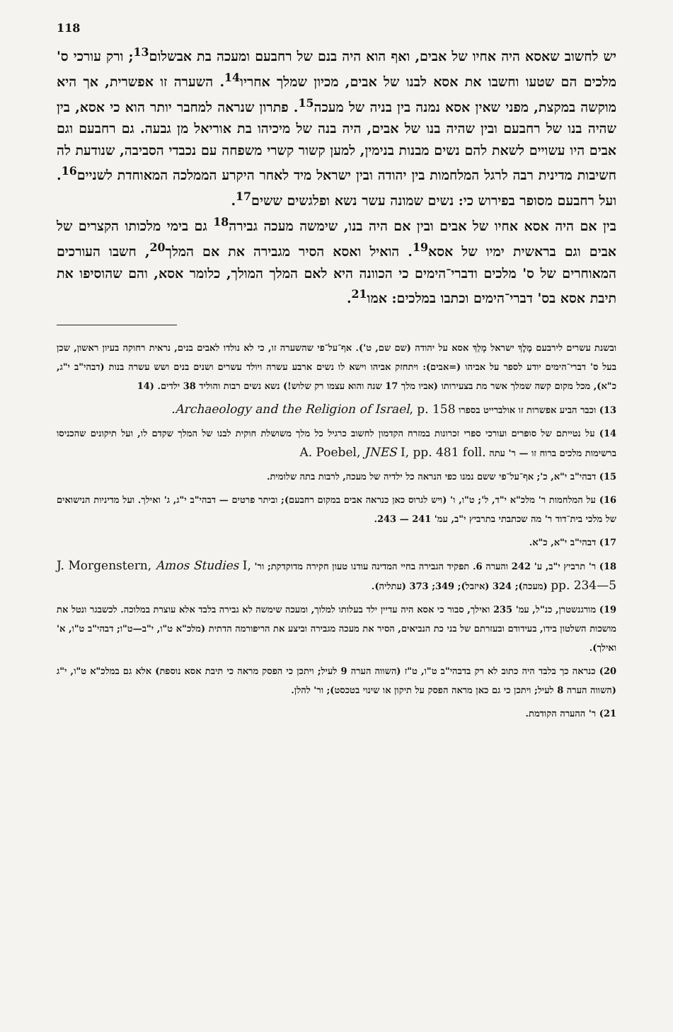118
יש לחשוב שאסא היה אחיו של אבים, ואף הוא היה בנם של רחבעם ומעכה בת אבשלום<sup>13</sup>; ורק עורכי ס' מלכים הם שטעו וחשבו את אסא לבנו של אבים, מכיון שמלך אחריו<sup>14</sup>. השערה זו אפשרית, אך היא מוקשה במקצת, מפני שאין אסא נמנה בין בניה של מעכה<sup>15</sup>. פתרון שנראה למחבר יותר הוא כי אסא, בין שהיה בנו של רחבעם ובין שהיה בנו של אבים, היה בנה של מיכיהו בת אוריאל מן גבעה. גם רחבעם וגם אבים היו עשויים לשאת להם נשים מבנות בנימין, למען קשור קשרי משפחה עם נכבדי הסביבה, שנודעת לה חשיבות מדינית רבה לרגל המלחמות בין יהודה ובין ישראל מיד לאחר היקרע הממלכה המאוחדת לשניים<sup>16</sup>. ועל רחבעם מסופר בפירוש כי: נשים שמונה עשר נשא ופלגשים ששים<sup>17</sup>.
בין אם היה אסא אחיו של אבים ובין אם היה בנו, שימשה מעכה גבירה<sup>18</sup> גם בימי מלכותו הקצרים של אבים וגם בראשית ימיו של אסא<sup>19</sup>. הואיל ואסא הסיר מגבירה את אם המלך<sup>20</sup>, חשבו העורכים המאוחרים של ס' מלכים ודברי־הימים כי הכוונה היא לאם המלך המולך, כלומר אסא, והם שהוסיפו את תיבת אסא בס' דברי־הימים וכתבו במלכים: אמו<sup>21</sup>.
ובשנת עשרים לירבעם מֶלֶךְ ישראל מָלַךְ אסא על יהודה (שם שם, ט'). אף־על־פי שהשערה זו, כי לא נולדו לאבים בנים, נראית רחוקה בעיון ראשון, שכן בעל ס' דברי־הימים יודע לספר על אביהו (=אבים): ויתחזק אביהו וישא לו נשים ארבע עשרה ויולד עשרים ושנים בנים ושש עשרה בנות (דבהי"ב י"ג, כ"א), מכל מקום קשה שמלך אשר מת בצעירותו (אביו מלך 17 שנה והוא עצמו רק שלוש!) נשא נשים רבות והוליד 38 ילדים. (14
13) וכבר הביע אפשרות זו אולברייט בספרו Archaeology and the Religion of Israel, p. 158.
14) על נטייתם של סופרים ועורכי ספרי זכרונות במזרח הקדמון לחשוב כרגיל כל מלך משושלת חוקית לבנו של המלך שקדם לו, ועל תיקונים שהכניסו ברשימות מלכים ברוח זו — ר' עתה A. Poebel, JNES I, pp. 481 foll.
15) דבהי"ב י"א, כ'; אף־על־פי ששם נמנו כפי הנראה כל ילדיה של מעכה, לרבות בתה שלומית.
16) על המלחמות ר' מלכ"א י"ד, ל'; ט"ו, ו' (ויש לגרוס כאן כנראה אבים במקום רחבעם); וביתר פרטים — דבהי"ב י"ג, ג' ואילך. ועל מדיניות הנישואים של מלכי בית־דוד ר' מה שכתבתי בתרביץ י"ב, עמ' 241 — 243.
17) דבהי"ב י"א, כ"א.
18) ר' תרביץ י"ב, ע' 242 והערה 6. תפקיד הגבירה בחיי המדינה עודנו טעון חקירה מדוקדקת; ור' J. Morgenstern, Amos Studies I, pp. 234—5 (מעכה); 324 (איזבל); 349; 373 (עתליה).
19) מורגנשטרן, כנ"ל, עמ' 235 ואילך, סבור כי אסא היה עדיין ילד בעלותו למלוך, ומעכה שימשה לא גבירה בלבד אלא עוצרת במלוכה. לכשבגר ונטל את מושכות השלטון בידו, בעידודם ובעזרתם של בני כת הנביאים, הסיר את מעכה מגבירה וביצע את הריפורמה הדתית (מלכ"א ט"ו, י"ב—ט"ו; דבהי"ב ט"ו, א' ואילך).
20) כנראה כך בלבד היה כתוב לא רק בדבהי"ב ט"ו, ט"ז (השווה הערה 9 לעיל; ויתכן כי הפסק מראה כי תיבת אסא נוספת) אלא גם במלכ"א ט"ו, י"ג (השווה הערה 8 לעיל; ויתכן כי גם כאן מראה הפסק על תיקון או שינוי בטכסט); ור' להלן.
21) ר' ההערה הקודמת.